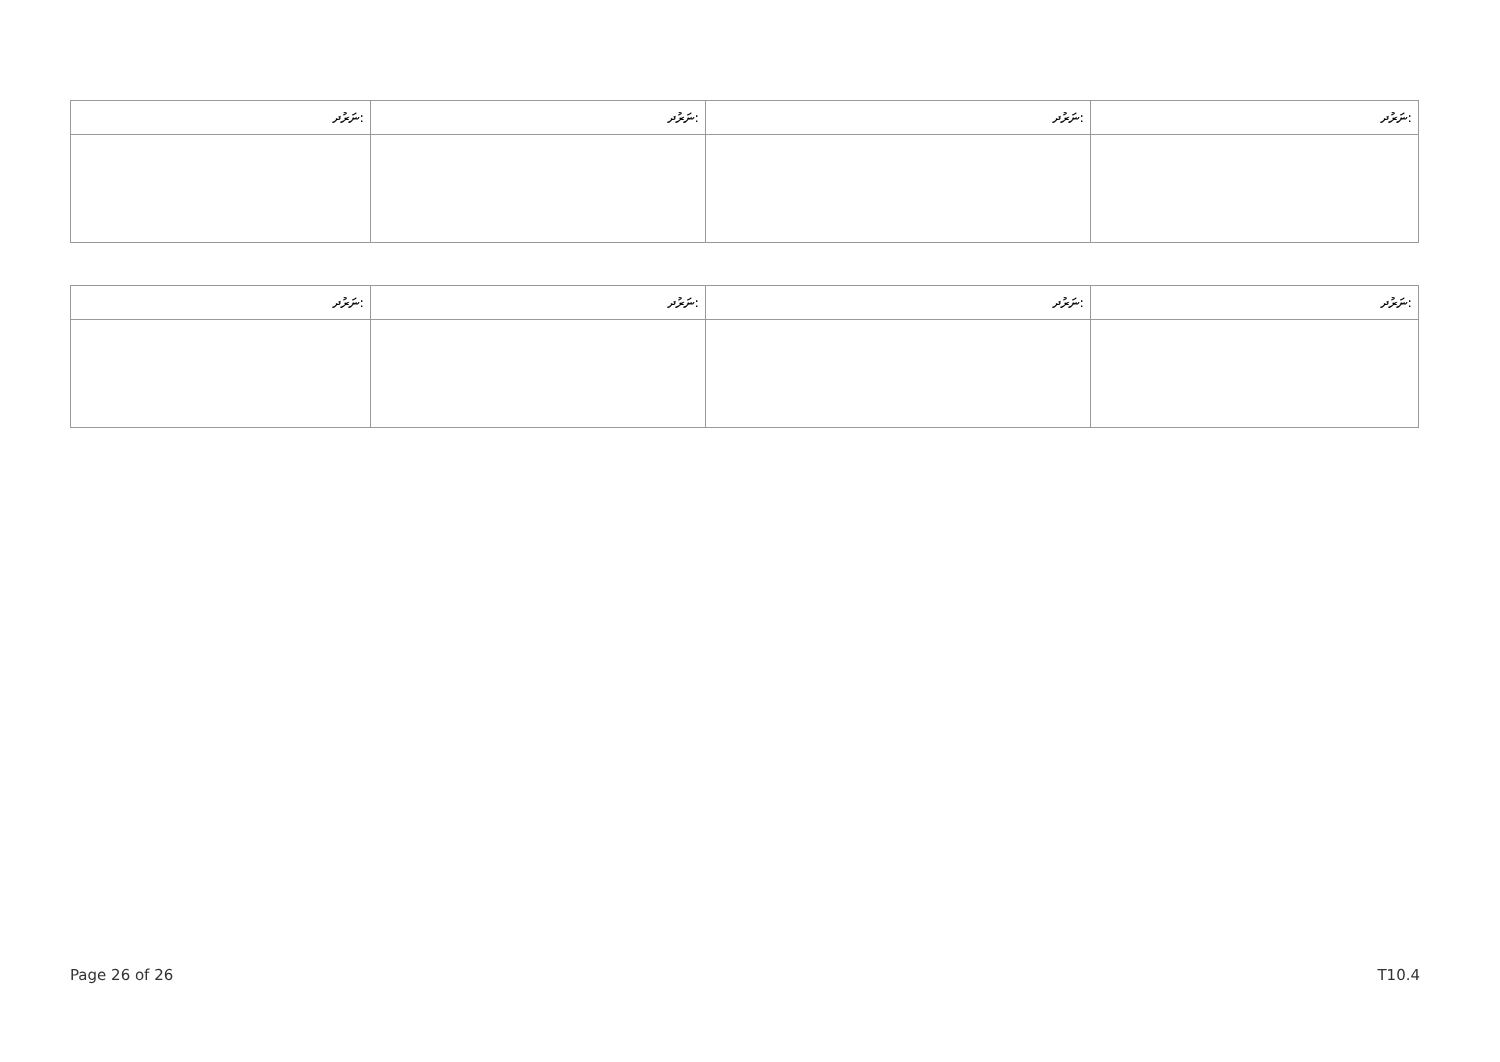| ނަރުދ: | ނަރުދ: | ނަރުދ: | ނަރުދ: |
| --- | --- | --- | --- |
| ނަރުދ: | ނަރުދ: | ނަރުދ: | ނަރުދ: |
| --- | --- | --- | --- |
Page 26 of 26 T10.4